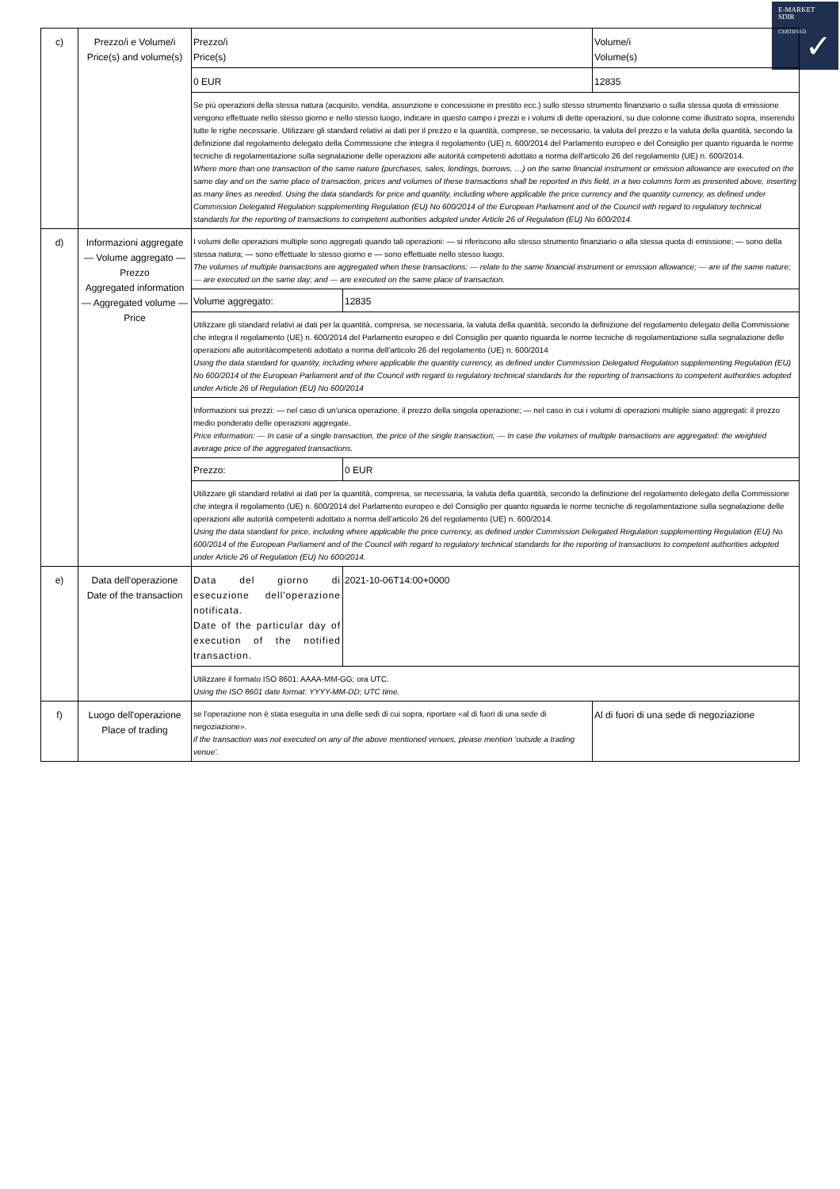E-MARKET
SDIR
CERTIFIED
✓
| c) | Prezzo/i e Volume/i Price(s) and volume(s) | Prezzo/i Price(s) | | Volume/i Volume(s) |
| | | 0 EUR | | 12835 |
| | | Se più operazioni della stessa natura (acquisto, vendita, assunzione e concessione in prestito ecc.) sullo stesso strumento finanziario o sulla stessa quota di emissione vengono effettuate nello stesso giorno e nello stesso luogo, indicare in questo campo i prezzi e i volumi di dette operazioni, su due colonne come illustrato sopra, inserendo tutte le righe necessarie. Utilizzare gli standard relativi ai dati per il prezzo e la quantità, comprese, se necessario, la valuta del prezzo e la valuta della quantità, secondo la definizione dal regolamento delegato della Commissione che integra il regolamento (UE) n. 600/2014 del Parlamento europeo e del Consiglio per quanto riguarda le norme tecniche di regolamentazione sulla segnalazione delle operazioni alle autorità competenti adottato a norma dell'articolo 26 del regolamento (UE) n. 600/2014. Where more than one transaction of the same nature (purchases, sales, lendings, borrows, …) on the same financial instrument or emission allowance are executed on the same day and on the same place of transaction, prices and volumes of these transactions shall be reported in this field, in a two columns form as presented above, inserting as many lines as needed. Using the data standards for price and quantity, including where applicable the price currency and the quantity currency, as defined under Commission Delegated Regulation supplementing Regulation (EU) No 600/2014 of the European Parliament and of the Council with regard to regulatory technical standards for the reporting of transactions to competent authorities adopted under Article 26 of Regulation (EU) No 600/2014. | | |
| d) | Informazioni aggregate — Volume aggregato — Prezzo Aggregated information — Aggregated volume — Price | I volumi delle operazioni multiple sono aggregati quando tali operazioni: — si riferiscono allo stesso strumento finanziario o alla stessa quota di emissione; — sono della stessa natura; — sono effettuate lo stesso giorno e — sono effettuate nello stesso luogo. The volumes of multiple transactions are aggregated when these transactions: — relate to the same financial instrument or emission allowance; — are of the same nature; — are executed on the same day; and — are executed on the same place of transaction. | | |
| | | Volume aggregato: | 12835 | |
| | | Utilizzare gli standard relativi ai dati per la quantità, compresa, se necessaria, la valuta della quantità, secondo la definizione del regolamento delegato della Commissione che integra il regolamento (UE) n. 600/2014 del Parlamento europeo e del Consiglio per quanto riguarda le norme tecniche di regolamentazione sulla segnalazione delle operazioni alle autoritàcompetenti adottato a norma dell'articolo 26 del regolamento (UE) n. 600/2014 Using the data standard for quantity, including where applicable the quantity currency, as defined under Commission Delegated Regulation supplementing Regulation (EU) No 600/2014 of the European Parliament and of the Council with regard to regulatory technical standards for the reporting of transactions to competent authorities adopted under Article 26 of Regulation (EU) No 600/2014 | | |
| | | Informazioni sui prezzi: — nel caso di un'unica operazione, il prezzo della singola operazione; — nel caso in cui i volumi di operazioni multiple siano aggregati: il prezzo medio ponderato delle operazioni aggregate. Price information: — In case of a single transaction, the price of the single transaction; — In case the volumes of multiple transactions are aggregated: the weighted average price of the aggregated transactions. | | |
| | | Prezzo: | 0 EUR | |
| | | Utilizzare gli standard relativi ai dati per la quantità, compresa, se necessaria, la valuta della quantità, secondo la definizione del regolamento delegato della Commissione che integra il regolamento (UE) n. 600/2014 del Parlamento europeo e del Consiglio per quanto riguarda le norme tecniche di regolamentazione sulla segnalazione delle operazioni alle autorità competenti adottato a norma dell'articolo 26 del regolamento (UE) n. 600/2014. Using the data standard for price, including where applicable the price currency, as defined under Commission Delegated Regulation supplementing Regulation (EU) No 600/2014 of the European Parliament and of the Council with regard to regulatory technical standards for the reporting of transactions to competent authorities adopted under Article 26 of Regulation (EU) No 600/2014. | | |
| e) | Data dell'operazione Date of the transaction | Data del giorno di esecuzione dell'operazione notificata. Date of the particular day of execution of the notified transaction. | 2021-10-06T14:00+0000 | |
| | | Utilizzare il formato ISO 8601: AAAA-MM-GG; ora UTC. Using the ISO 8601 date format: YYYY-MM-DD; UTC time. | | |
| f) | Luogo dell'operazione Place of trading | se l'operazione non è stata eseguita in una delle sedi di cui sopra, riportare «al di fuori di una sede di negoziazione». if the transaction was not executed on any of the above mentioned venues, please mention 'outside a trading venue'. | | Al di fuori di una sede di negoziazione |